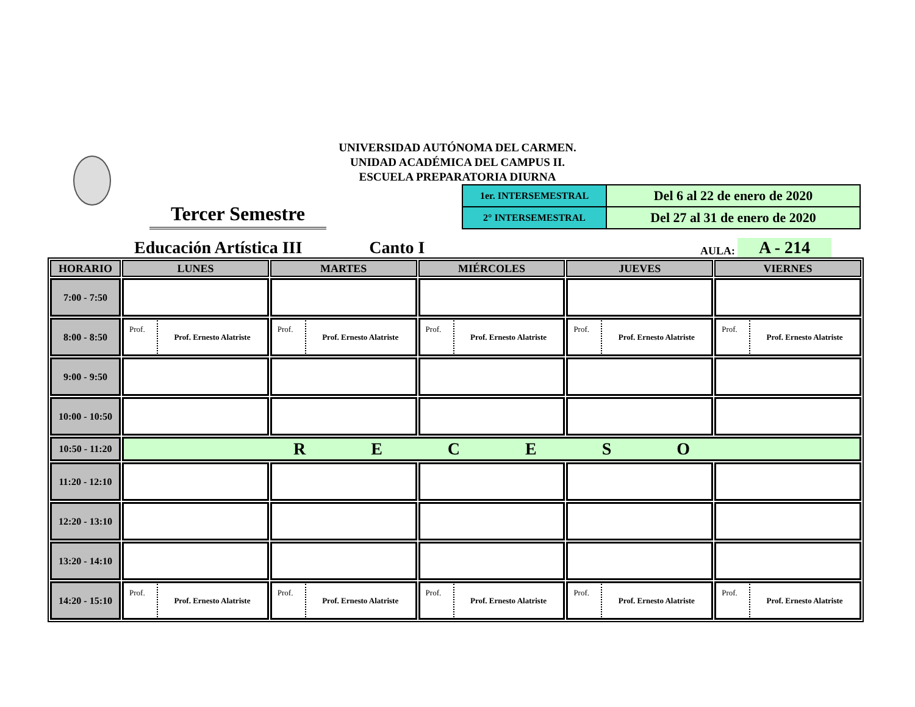UNIVERSIDAD AUTÓNOMA DEL CARMEN.
UNIDAD ACADÉMICA DEL CAMPUS II.
ESCUELA PREPARATORIA DIURNA
Tercer Semestre
| 1er. INTERSEMESTRAL | Del 6 al 22 de enero de 2020 |
| 2° INTERSEMESTRAL | Del 27 al 31 de enero de 2020 |
Educación Artística III Canto I AULA: A - 214
| HORARIO | LUNES | MARTES | MIÉRCOLES | JUEVES | VIERNES |
| --- | --- | --- | --- | --- | --- |
| 7:00 - 7:50 | | | | | |
| 8:00 - 8:50 | Prof. Prof. Ernesto Alatriste | Prof. Prof. Ernesto Alatriste | Prof. Prof. Ernesto Alatriste | Prof. Prof. Ernesto Alatriste | Prof. Prof. Ernesto Alatriste |
| 9:00 - 9:50 | | | | | |
| 10:00 - 10:50 | | | | | |
| 10:50 - 11:20 | R E C E S O | | | | |
| 11:20 - 12:10 | | | | | |
| 12:20 - 13:10 | | | | | |
| 13:20 - 14:10 | | | | | |
| 14:20 - 15:10 | Prof. Prof. Ernesto Alatriste | Prof. Prof. Ernesto Alatriste | Prof. Prof. Ernesto Alatriste | Prof. Prof. Ernesto Alatriste | Prof. Prof. Ernesto Alatriste |